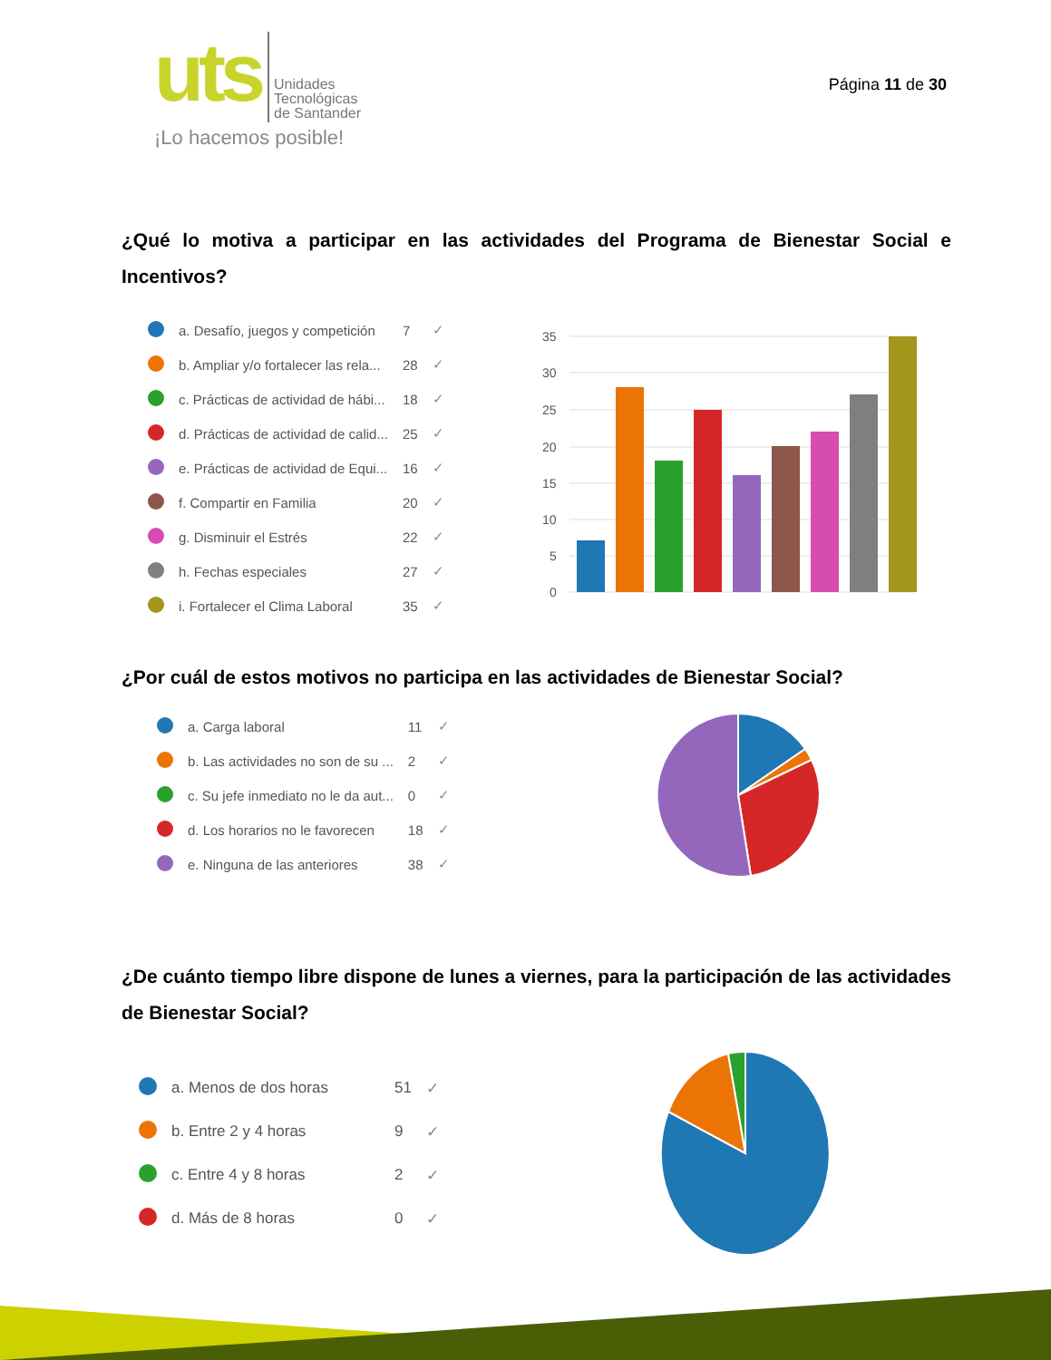uts
Unidades
Tecnológicas
de Santander
¡Lo hacemos posible!
Página 11 de 30
¿Qué lo motiva a participar en las actividades del Programa de Bienestar Social e Incentivos?
| | a. Desafío, juegos y competición | 7 | ✓ |
| | b. Ampliar y/o fortalecer las rela... | 28 | ✓ |
| | c. Prácticas de actividad de hábi... | 18 | ✓ |
| | d. Prácticas de actividad de calid... | 25 | ✓ |
| | e. Prácticas de actividad de Equi... | 16 | ✓ |
| | f. Compartir en Familia | 20 | ✓ |
| | g. Disminuir el Estrés | 22 | ✓ |
| | h. Fechas especiales | 27 | ✓ |
| | i. Fortalecer el Clima Laboral | 35 | ✓ |
35
30
25
20
15
10
5
0
¿Por cuál de estos motivos no participa en las actividades de Bienestar Social?
| | a. Carga laboral | 11 | ✓ |
| | b. Las actividades no son de su ... | 2 | ✓ |
| | c. Su jefe inmediato no le da aut... | 0 | ✓ |
| | d. Los horarios no le favorecen | 18 | ✓ |
| | e. Ninguna de las anteriores | 38 | ✓ |
¿De cuánto tiempo libre dispone de lunes a viernes, para la participación de las actividades de Bienestar Social?
| | a. Menos de dos horas | 51 | ✓ |
| | b. Entre 2 y 4 horas | 9 | ✓ |
| | c. Entre 4 y 8 horas | 2 | ✓ |
| | d. Más de 8 horas | 0 | ✓ |